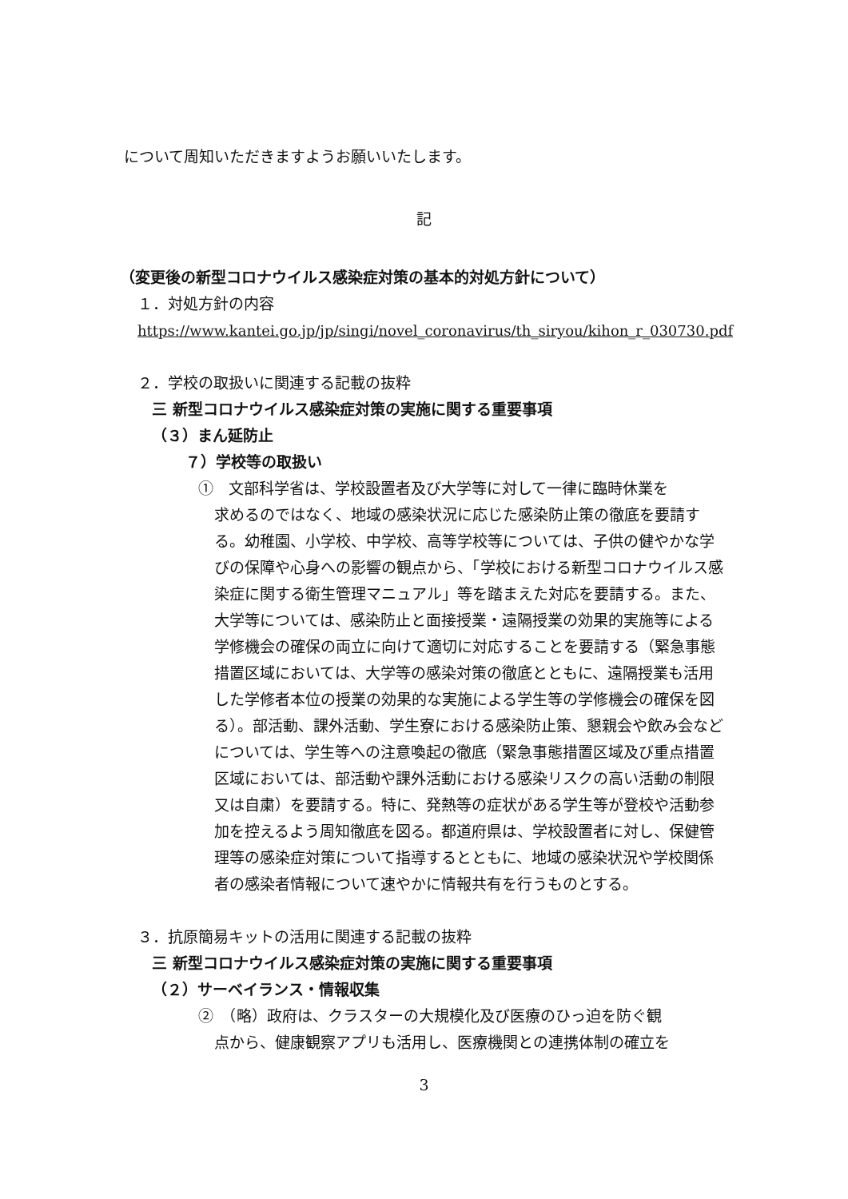について周知いただきますようお願いいたします。
記
（変更後の新型コロナウイルス感染症対策の基本的対処方針について）
１．対処方針の内容
https://www.kantei.go.jp/jp/singi/novel_coronavirus/th_siryou/kihon_r_030730.pdf
２．学校の取扱いに関連する記載の抜粋
三 新型コロナウイルス感染症対策の実施に関する重要事項
（３）まん延防止
７）学校等の取扱い
①　文部科学省は、学校設置者及び大学等に対して一律に臨時休業を
求めるのではなく、地域の感染状況に応じた感染防止策の徹底を要請する。幼稚園、小学校、中学校、高等学校等については、子供の健やかな学びの保障や心身への影響の観点から、「学校における新型コロナウイルス感染症に関する衛生管理マニュアル」等を踏まえた対応を要請する。また、大学等については、感染防止と面接授業・遠隔授業の効果的実施等による学修機会の確保の両立に向けて適切に対応することを要請する（緊急事態措置区域においては、大学等の感染対策の徹底とともに、遠隔授業も活用した学修者本位の授業の効果的な実施による学生等の学修機会の確保を図る）。部活動、課外活動、学生寮における感染防止策、懇親会や飲み会などについては、学生等への注意喚起の徹底（緊急事態措置区域及び重点措置区域においては、部活動や課外活動における感染リスクの高い活動の制限又は自粛）を要請する。特に、発熱等の症状がある学生等が登校や活動参加を控えるよう周知徹底を図る。都道府県は、学校設置者に対し、保健管理等の感染症対策について指導するとともに、地域の感染状況や学校関係者の感染者情報について速やかに情報共有を行うものとする。
３．抗原簡易キットの活用に関連する記載の抜粋
三 新型コロナウイルス感染症対策の実施に関する重要事項
（２）サーベイランス・情報収集
②　（略）政府は、クラスターの大規模化及び医療のひっ迫を防ぐ観
点から、健康観察アプリも活用し、医療機関との連携体制の確立を
3